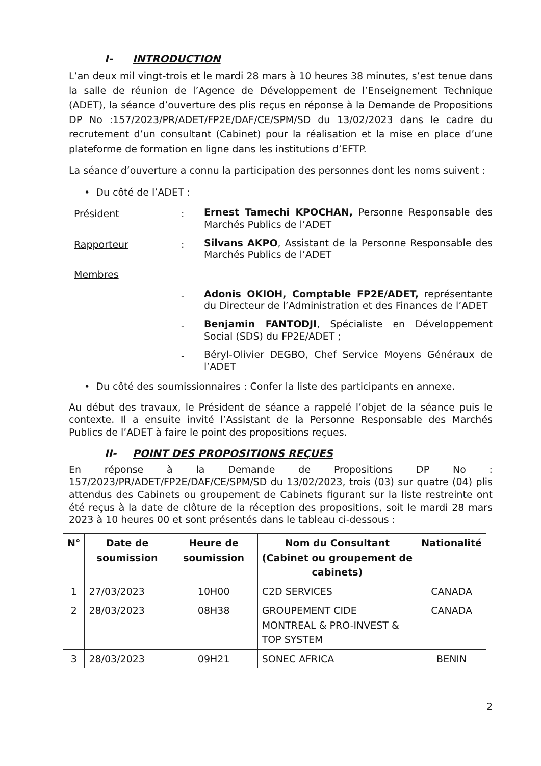I- INTRODUCTION
L’an deux mil vingt-trois et le mardi 28 mars à 10 heures 38 minutes, s’est tenue dans la salle de réunion de l’Agence de Développement de l’Enseignement Technique (ADET), la séance d’ouverture des plis reçus en réponse à la Demande de Propositions DP No :157/2023/PR/ADET/FP2E/DAF/CE/SPM/SD du 13/02/2023 dans le cadre du recrutement d’un consultant (Cabinet) pour la réalisation et la mise en place d’une plateforme de formation en ligne dans les institutions d’EFTP.
La séance d’ouverture a connu la participation des personnes dont les noms suivent :
• Du côté de l’ADET :
Président :
Ernest Tamechi KPOCHAN, Personne Responsable des Marchés Publics de l’ADET
Rapporteur :
Silvans AKPO, Assistant de la Personne Responsable des Marchés Publics de l’ADET
Membres
-
Adonis OKIOH, Comptable FP2E/ADET, représentante du Directeur de l’Administration et des Finances de l’ADET
-
Benjamin FANTODJI, Spécialiste en Développement Social (SDS) du FP2E/ADET ;
-
Béryl-Olivier DEGBO, Chef Service Moyens Généraux de l’ADET
• Du côté des soumissionnaires : Confer la liste des participants en annexe.
Au début des travaux, le Président de séance a rappelé l’objet de la séance puis le contexte. Il a ensuite invité l’Assistant de la Personne Responsable des Marchés Publics de l’ADET à faire le point des propositions reçues.
II- POINT DES PROPOSITIONS REÇUES
En réponse à la Demande de Propositions DP No : 157/2023/PR/ADET/FP2E/DAF/CE/SPM/SD du 13/02/2023, trois (03) sur quatre (04) plis attendus des Cabinets ou groupement de Cabinets figurant sur la liste restreinte ont été reçus à la date de clôture de la réception des propositions, soit le mardi 28 mars 2023 à 10 heures 00 et sont présentés dans le tableau ci-dessous :
| N° | Date de soumission | Heure de soumission | Nom du Consultant (Cabinet ou groupement de cabinets) | Nationalité |
| --- | --- | --- | --- | --- |
| 1 | 27/03/2023 | 10H00 | C2D SERVICES | CANADA |
| 2 | 28/03/2023 | 08H38 | GROUPEMENT CIDE MONTREAL & PRO-INVEST & TOP SYSTEM | CANADA |
| 3 | 28/03/2023 | 09H21 | SONEC AFRICA | BENIN |
2